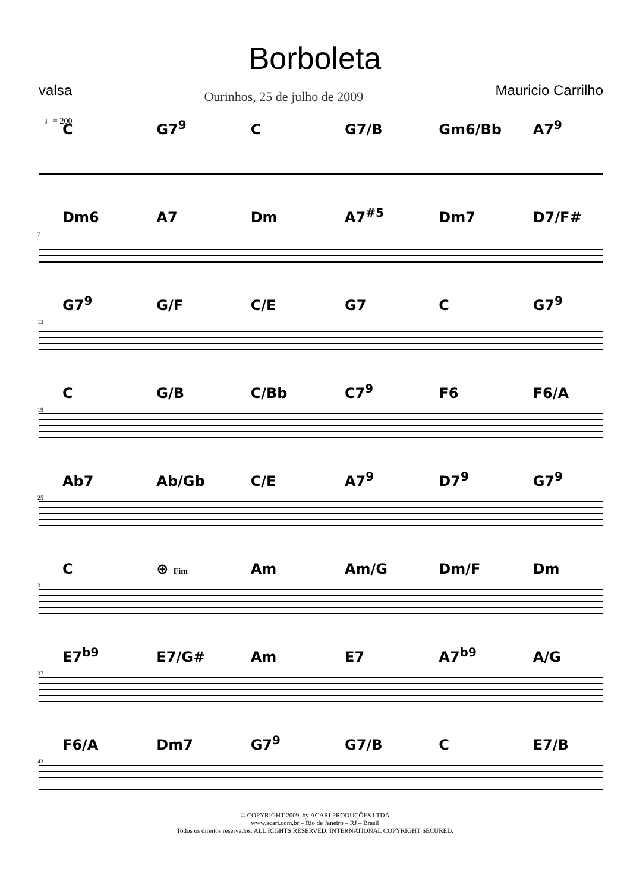Borboleta
valsa
Ourinhos, 25 de julho de 2009
Mauricio Carrilho
♩= 200
C G7<sup>9</sup> C G7/B Gm6/Bb A7<sup>9</sup>
Dm6 A7 Dm A7<sup>#5</sup> Dm7 D7/F#
7
G7<sup>9</sup> G/F C/E G7 C G7<sup>9</sup>
13
C G/B C/Bb C7<sup>9</sup> F6 F6/A
19
Ab7 Ab/Gb C/E A7<sup>9</sup> D7<sup>9</sup> G7<sup>9</sup>
25
C ⊕ Fim Am Am/G Dm/F Dm
31
E7<sup>b9</sup> E7/G# Am E7 A7<sup>b9</sup> A/G
37
F6/A Dm7 G7<sup>9</sup> G7/B C E7/B
43
© COPYRIGHT 2009, by ACARI PRODUÇÕES LTDA
www.acari.com.br – Rio de Janeiro – RJ – Brasil
Todos os direitos reservados. ALL RIGHTS RESERVED. INTERNATIONAL COPYRIGHT SECURED.